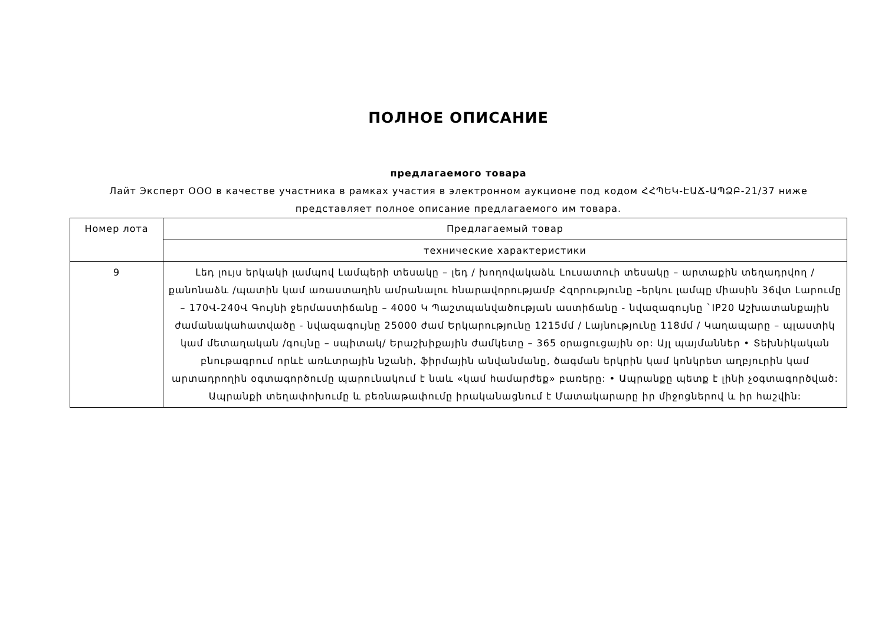ПОЛНОЕ ОПИСАНИЕ
предлагаемого товара
Лайт Эксперт ООО в качестве участника в рамках участия в электронном аукционе под кодом ՀՀՊԵԿ-ԷԱՃ-ԱՊՁԲ-21/37 ниже представляет полное описание предлагаемого им товара.
| Номер лота | Предлагаемый товар |
| --- | --- |
| | технические характеристики |
| 9 | Լեդ լույս երկակի լամպով Լամպերի տեսակը – լեդ / խողովակաձև Լուսատուի տեսակը – արտաքին տեղադրվող /քանոնաձև /պատին կամ առաստաղին ամրանալու հնարավորությամբ Հզորությունը –երկու լամպը միասին 36վտ Լարումը – 170Վ-240Վ Գույնի ջերմաստիճանը – 4000 Կ Պաշտպանվածության աստիճանը - նվազագույնը `IP20 Աշխատանքային ժամանակահատվածը - նվազագույնը 25000 ժամ Երկարությունը 1215մմ / Լայնությունը 118մմ / Կաղապարը – պլաստիկ կամ մետաղական /գույնը – սպիտակ/ Երաշխիքային ժամկետը – 365 օրացուցային օր: Այլ պայմաններ • Տեխնիկական բնութագրում որևէ առևտրային նշանի, ֆիրմային անվանմանը, ծագման երկրին կամ կոնկրետ աղբյուրին կամ արտադրողին օգտագործումը պարունակում է նաև «կամ համարժեք» բառերը: • Ապրանքը պետք է լինի չօգտագործված: Ապրանքի տեղափոխումը և բեռնաթափումը իրականացնում է Մատակարարը իր միջոցներով և իր հաշվին: |